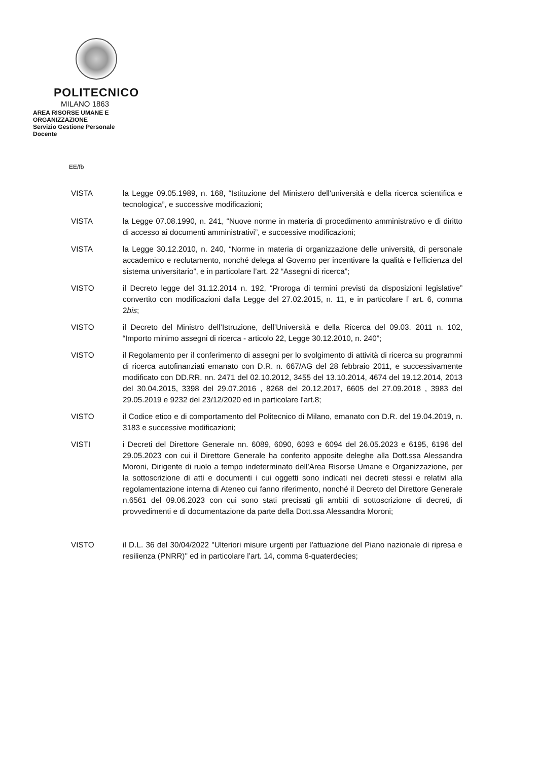POLITECNICO
MILANO 1863
AREA RISORSE UMANE E
ORGANIZZAZIONE
Servizio Gestione Personale
Docente
EE/fb
VISTA la Legge 09.05.1989, n. 168, “Istituzione del Ministero dell'università e della ricerca scientifica e tecnologica”, e successive modificazioni;
VISTA la Legge 07.08.1990, n. 241, “Nuove norme in materia di procedimento amministrativo e di diritto di accesso ai documenti amministrativi”, e successive modificazioni;
VISTA la Legge 30.12.2010, n. 240, “Norme in materia di organizzazione delle università, di personale accademico e reclutamento, nonché delega al Governo per incentivare la qualità e l'efficienza del sistema universitario”, e in particolare l’art. 22 “Assegni di ricerca”;
VISTO il Decreto legge del 31.12.2014 n. 192, “Proroga di termini previsti da disposizioni legislative” convertito con modificazioni dalla Legge del 27.02.2015, n. 11, e in particolare l’ art. 6, comma 2bis;
VISTO il Decreto del Ministro dell’Istruzione, dell’Università e della Ricerca del 09.03. 2011 n. 102, “Importo minimo assegni di ricerca - articolo 22, Legge 30.12.2010, n. 240”;
VISTO il Regolamento per il conferimento di assegni per lo svolgimento di attività di ricerca su programmi di ricerca autofinanziati emanato con D.R. n. 667/AG del 28 febbraio 2011, e successivamente modificato con DD.RR. nn. 2471 del 02.10.2012, 3455 del 13.10.2014, 4674 del 19.12.2014, 2013 del 30.04.2015, 3398 del 29.07.2016 , 8268 del 20.12.2017, 6605 del 27.09.2018 , 3983 del 29.05.2019 e 9232 del 23/12/2020 ed in particolare l'art.8;
VISTO il Codice etico e di comportamento del Politecnico di Milano, emanato con D.R. del 19.04.2019, n. 3183 e successive modificazioni;
VISTI i Decreti del Direttore Generale nn. 6089, 6090, 6093 e 6094 del 26.05.2023 e 6195, 6196 del 29.05.2023 con cui il Direttore Generale ha conferito apposite deleghe alla Dott.ssa Alessandra Moroni, Dirigente di ruolo a tempo indeterminato dell’Area Risorse Umane e Organizzazione, per la sottoscrizione di atti e documenti i cui oggetti sono indicati nei decreti stessi e relativi alla regolamentazione interna di Ateneo cui fanno riferimento, nonché il Decreto del Direttore Generale n.6561 del 09.06.2023 con cui sono stati precisati gli ambiti di sottoscrizione di decreti, di provvedimenti e di documentazione da parte della Dott.ssa Alessandra Moroni;
VISTO il D.L. 36 del 30/04/2022 "Ulteriori misure urgenti per l'attuazione del Piano nazionale di ripresa e resilienza (PNRR)" ed in particolare l’art. 14, comma 6-quaterdecies;